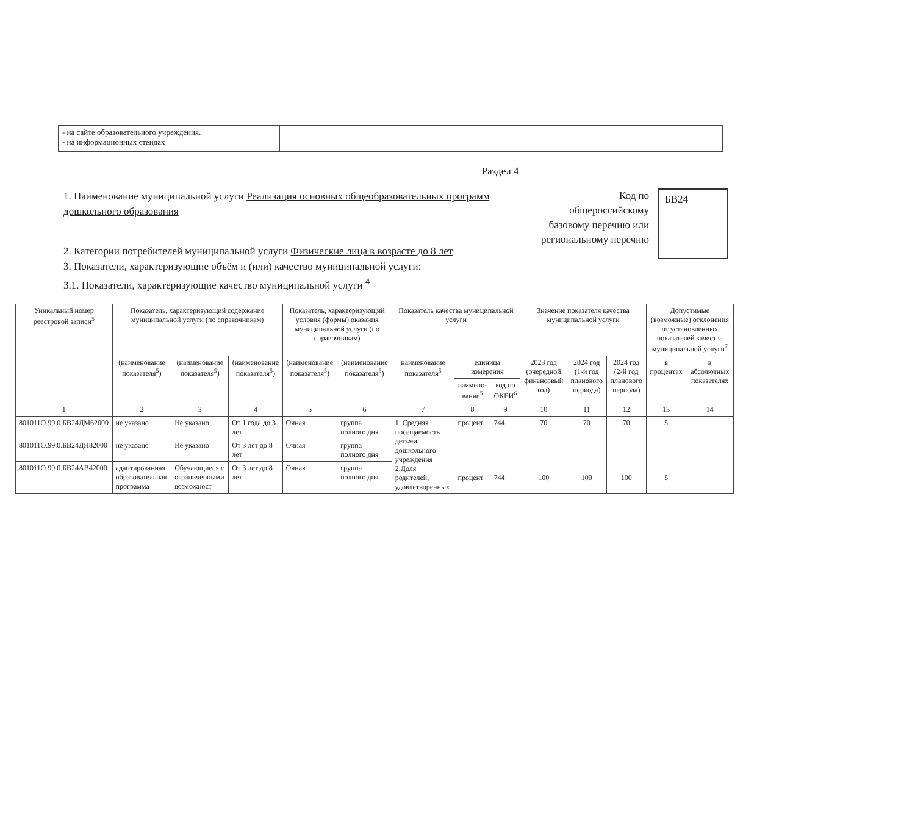| - на сайте образовательного учреждения. - на информационных стендах | | |
Раздел 4
1. Наименование муниципальной услуги Реализация основных общеобразовательных программ дошкольного образования
2. Категории потребителей муниципальной услуги Физические лица в возрасте до 8 лет
3. Показатели, характеризующие объём и (или) качество муниципальной услуги:
3.1. Показатели, характеризующие качество муниципальной услуги <sup>4</sup>
Код по общероссийскому базовому перечню или региональному перечню
БВ24
| Уникальный номер реестровой записи<sup>5</sup> | Показатель, характеризующий содержание муниципальной услуги (по справочникам) | | | Показатель, характеризующий условия (формы) оказания муниципальной услуги (по справочникам) | | Показатель качества муниципальной услуги | | | Значение показателя качества муниципальной услуги | | | Допустимые (возможные) отклонения от установленных показателей качества муниципальной услуги<sup>7</sup> | |
| --- | --- | --- | --- | --- | --- | --- | --- | --- | --- | --- | --- | --- | --- |
| | (наименование показателя<sup>5</sup>) | (наименование показателя<sup>5</sup>) | (наименование показателя<sup>5</sup>) | (наименование показателя<sup>5</sup>) | (наименование показателя<sup>5</sup>) | наименование показателя<sup>5</sup> | единица измерения | | 2023 год (очередной финансовый год) | 2024 год (1-й год планового периода) | 2024 год (2-й год планового периода) | в процентах | в абсолютных показателях |
| | | | | | | | наимено-вание<sup>5</sup> | код по ОКЕИ<sup>6</sup> | | | | | |
| 1 | 2 | 3 | 4 | 5 | 6 | 7 | 8 | 9 | 10 | 11 | 12 | 13 | 14 |
| 801011О.99.0.БВ24ДМ62000 | не указано | Не указано | От 1 года до 3 лет | Очная | группа полного дня | 1. Средняя посещаемость детьми дошкольного учреждения 2.Доля родителей, удовлетворенных | процент процент | 744 744 | 70 100 | 70 100 | 70 100 | 5 5 | |
| 801011О.99.0.БВ24ДН82000 | не указано | Не указано | От 3 лет до 8 лет | Очная | группа полного дня | | | | | | | | |
| 801011О.99.0.БВ24АВ42000 | адаптированная образовательная программа | Обучающиеся с ограниченными возможност | От 3 лет до 8 лет | Очная | группа полного дня | | | | | | | | |